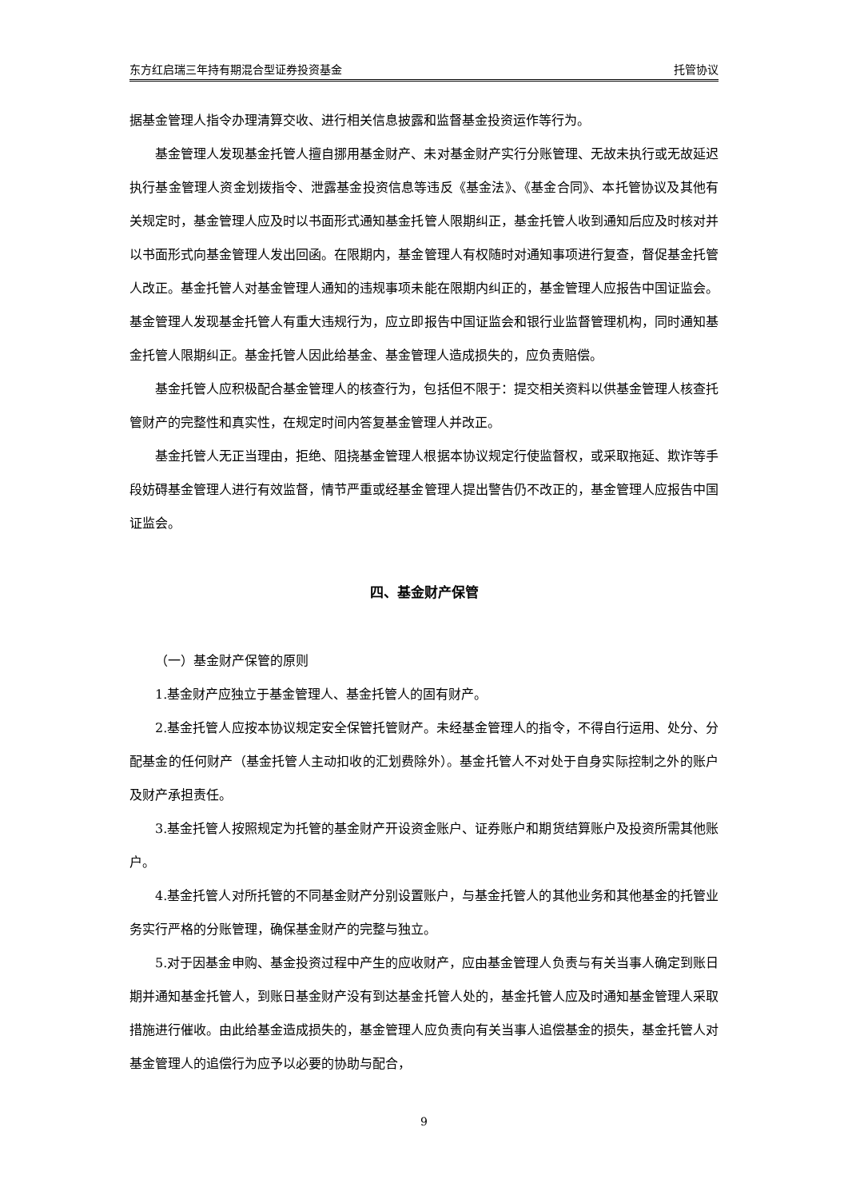东方红启瑞三年持有期混合型证券投资基金 托管协议
据基金管理人指令办理清算交收、进行相关信息披露和监督基金投资运作等行为。
基金管理人发现基金托管人擅自挪用基金财产、未对基金财产实行分账管理、无故未执行或无故延迟执行基金管理人资金划拨指令、泄露基金投资信息等违反《基金法》、《基金合同》、本托管协议及其他有关规定时，基金管理人应及时以书面形式通知基金托管人限期纠正，基金托管人收到通知后应及时核对并以书面形式向基金管理人发出回函。在限期内，基金管理人有权随时对通知事项进行复查，督促基金托管人改正。基金托管人对基金管理人通知的违规事项未能在限期内纠正的，基金管理人应报告中国证监会。基金管理人发现基金托管人有重大违规行为，应立即报告中国证监会和银行业监督管理机构，同时通知基金托管人限期纠正。基金托管人因此给基金、基金管理人造成损失的，应负责赔偿。
基金托管人应积极配合基金管理人的核查行为，包括但不限于：提交相关资料以供基金管理人核查托管财产的完整性和真实性，在规定时间内答复基金管理人并改正。
基金托管人无正当理由，拒绝、阻挠基金管理人根据本协议规定行使监督权，或采取拖延、欺诈等手段妨碍基金管理人进行有效监督，情节严重或经基金管理人提出警告仍不改正的，基金管理人应报告中国证监会。
四、基金财产保管
（一）基金财产保管的原则
1.基金财产应独立于基金管理人、基金托管人的固有财产。
2.基金托管人应按本协议规定安全保管托管财产。未经基金管理人的指令，不得自行运用、处分、分配基金的任何财产（基金托管人主动扣收的汇划费除外）。基金托管人不对处于自身实际控制之外的账户及财产承担责任。
3.基金托管人按照规定为托管的基金财产开设资金账户、证券账户和期货结算账户及投资所需其他账户。
4.基金托管人对所托管的不同基金财产分别设置账户，与基金托管人的其他业务和其他基金的托管业务实行严格的分账管理，确保基金财产的完整与独立。
5.对于因基金申购、基金投资过程中产生的应收财产，应由基金管理人负责与有关当事人确定到账日期并通知基金托管人，到账日基金财产没有到达基金托管人处的，基金托管人应及时通知基金管理人采取措施进行催收。由此给基金造成损失的，基金管理人应负责向有关当事人追偿基金的损失，基金托管人对基金管理人的追偿行为应予以必要的协助与配合，
9